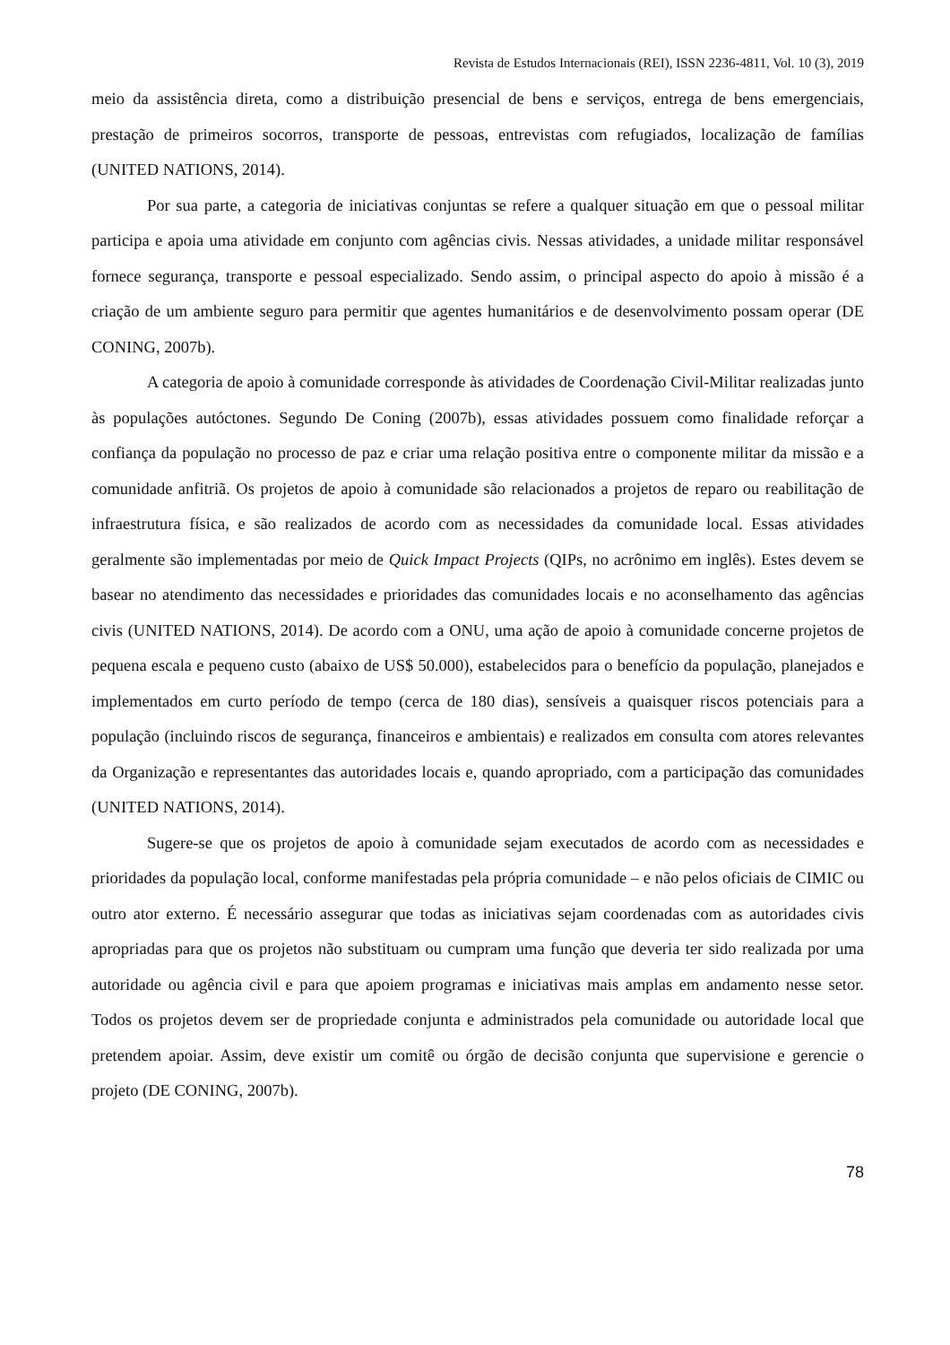Revista de Estudos Internacionais (REI), ISSN 2236-4811, Vol. 10 (3), 2019
meio da assistência direta, como a distribuição presencial de bens e serviços, entrega de bens emergenciais, prestação de primeiros socorros, transporte de pessoas, entrevistas com refugiados, localização de famílias (UNITED NATIONS, 2014).
Por sua parte, a categoria de iniciativas conjuntas se refere a qualquer situação em que o pessoal militar participa e apoia uma atividade em conjunto com agências civis. Nessas atividades, a unidade militar responsável fornece segurança, transporte e pessoal especializado. Sendo assim, o principal aspecto do apoio à missão é a criação de um ambiente seguro para permitir que agentes humanitários e de desenvolvimento possam operar (DE CONING, 2007b).
A categoria de apoio à comunidade corresponde às atividades de Coordenação Civil-Militar realizadas junto às populações autóctones. Segundo De Coning (2007b), essas atividades possuem como finalidade reforçar a confiança da população no processo de paz e criar uma relação positiva entre o componente militar da missão e a comunidade anfitriã. Os projetos de apoio à comunidade são relacionados a projetos de reparo ou reabilitação de infraestrutura física, e são realizados de acordo com as necessidades da comunidade local. Essas atividades geralmente são implementadas por meio de Quick Impact Projects (QIPs, no acrônimo em inglês). Estes devem se basear no atendimento das necessidades e prioridades das comunidades locais e no aconselhamento das agências civis (UNITED NATIONS, 2014). De acordo com a ONU, uma ação de apoio à comunidade concerne projetos de pequena escala e pequeno custo (abaixo de US$ 50.000), estabelecidos para o benefício da população, planejados e implementados em curto período de tempo (cerca de 180 dias), sensíveis a quaisquer riscos potenciais para a população (incluindo riscos de segurança, financeiros e ambientais) e realizados em consulta com atores relevantes da Organização e representantes das autoridades locais e, quando apropriado, com a participação das comunidades (UNITED NATIONS, 2014).
Sugere-se que os projetos de apoio à comunidade sejam executados de acordo com as necessidades e prioridades da população local, conforme manifestadas pela própria comunidade – e não pelos oficiais de CIMIC ou outro ator externo. É necessário assegurar que todas as iniciativas sejam coordenadas com as autoridades civis apropriadas para que os projetos não substituam ou cumpram uma função que deveria ter sido realizada por uma autoridade ou agência civil e para que apoiem programas e iniciativas mais amplas em andamento nesse setor. Todos os projetos devem ser de propriedade conjunta e administrados pela comunidade ou autoridade local que pretendem apoiar. Assim, deve existir um comitê ou órgão de decisão conjunta que supervisione e gerencie o projeto (DE CONING, 2007b).
78